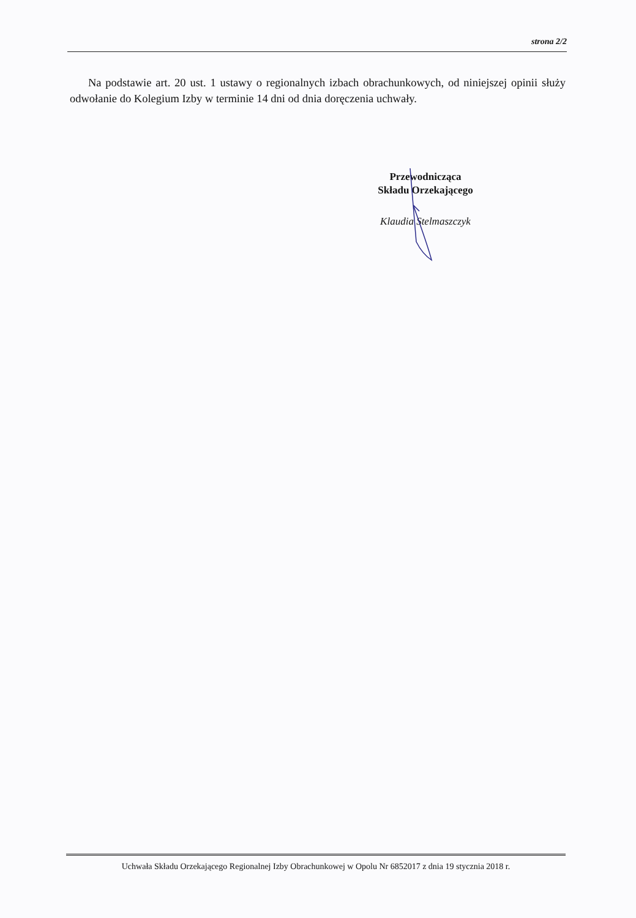strona 2/2
Na podstawie art. 20 ust. 1 ustawy o regionalnych izbach obrachunkowych, od niniejszej opinii służy odwołanie do Kolegium Izby w terminie 14 dni od dnia doręczenia uchwały.
Przewodnicząca
Składu Orzekającego
Klaudia Stelmaszczyk
Uchwała Składu Orzekającego Regionalnej Izby Obrachunkowej w Opolu Nr 6852017 z dnia 19 stycznia 2018 r.